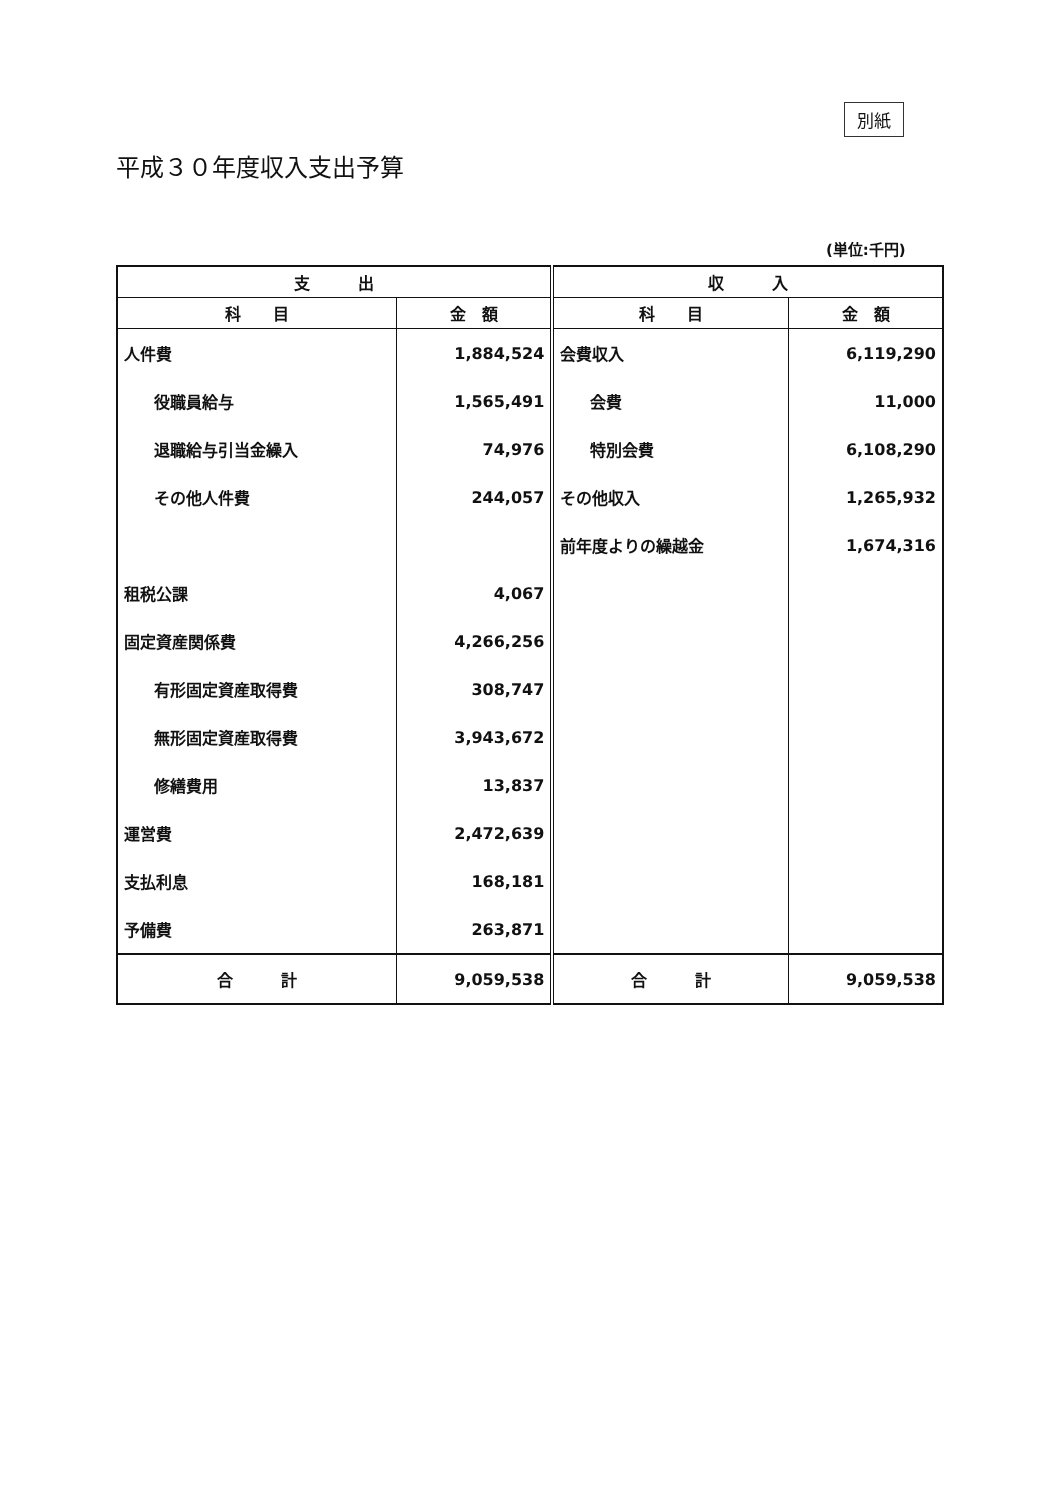別紙
平成３０年度収入支出予算
(単位:千円)
| 支 出 | | 収 入 | |
| --- | --- | --- | --- |
| 科 目 | 金 額 | 科 目 | 金 額 |
| 人件費 | 1,884,524 | 会費収入 | 6,119,290 |
| 役職員給与 | 1,565,491 | 会費 | 11,000 |
| 退職給与引当金繰入 | 74,976 | 特別会費 | 6,108,290 |
| その他人件費 | 244,057 | その他収入 | 1,265,932 |
| | | 前年度よりの繰越金 | 1,674,316 |
| 租税公課 | 4,067 | | |
| 固定資産関係費 | 4,266,256 | | |
| 有形固定資産取得費 | 308,747 | | |
| 無形固定資産取得費 | 3,943,672 | | |
| 修繕費用 | 13,837 | | |
| 運営費 | 2,472,639 | | |
| 支払利息 | 168,181 | | |
| 予備費 | 263,871 | | |
| 合 計 | 9,059,538 | 合 計 | 9,059,538 |